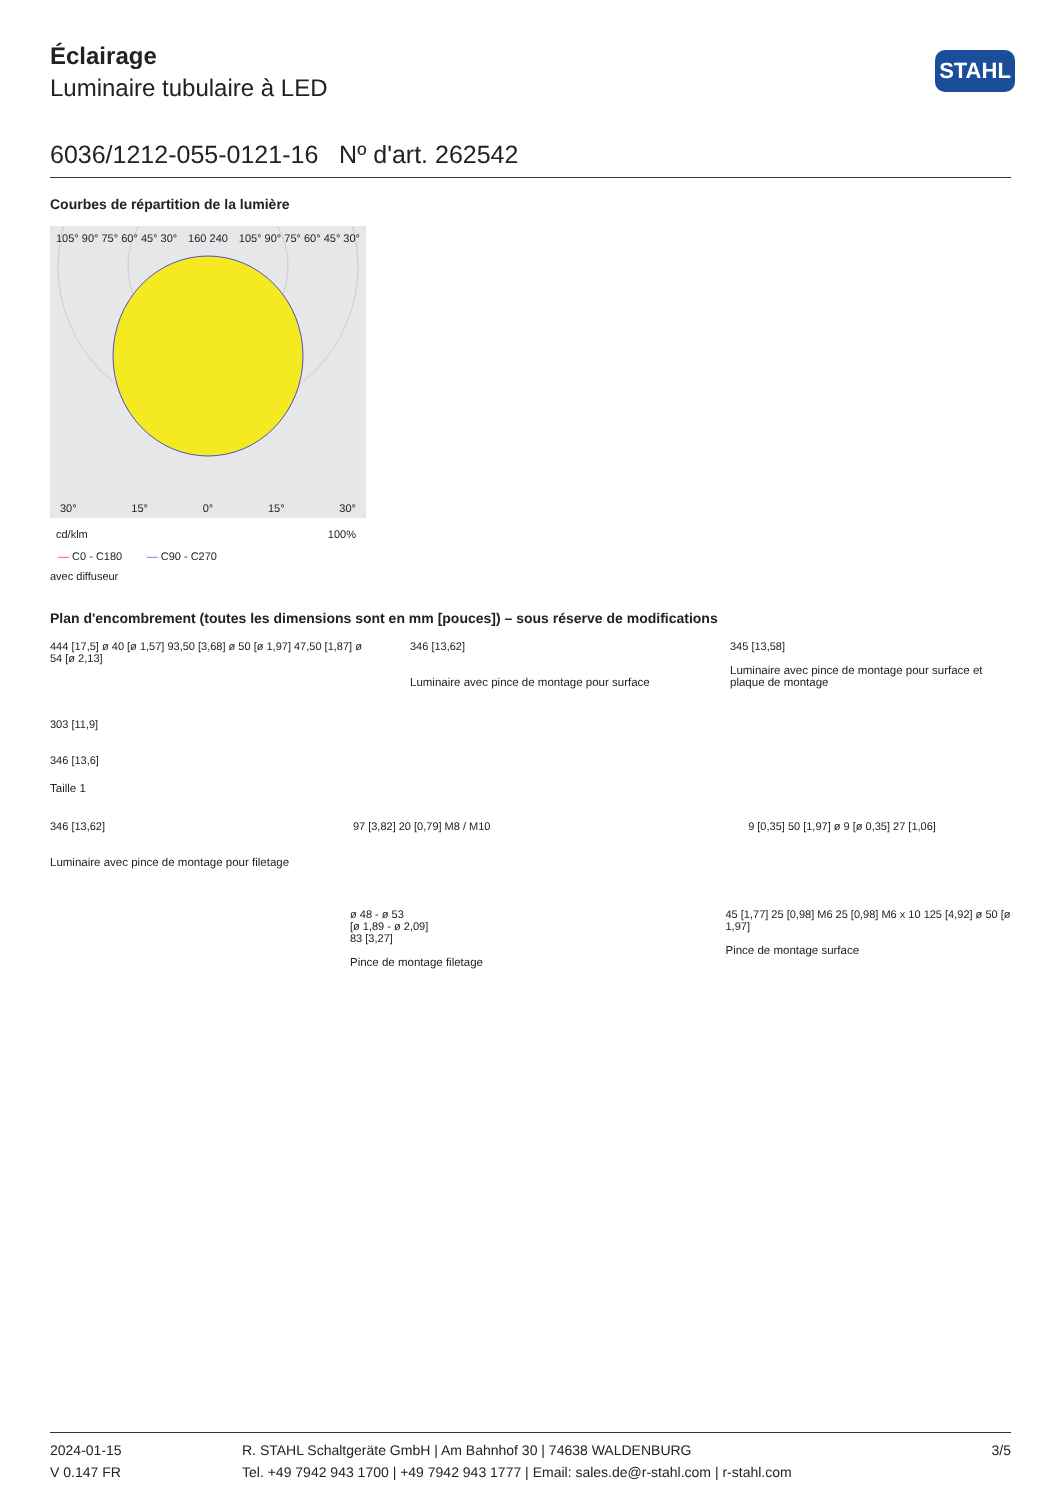STAHL
Éclairage
Luminaire tubulaire à LED
6036/1212-055-0121-16 Nº d'art. 262542
Courbes de répartition de la lumière
105° 90° 75° 60° 45° 30° 160 240 105° 90° 75° 60° 45° 30°
30° 15° 0° 15° 30°
cd/klm 100%
— C0 - C180 — C90 - C270
avec diffuseur
Plan d'encombrement (toutes les dimensions sont en mm [pouces]) – sous réserve de modifications
444 [17,5] ø 40 [ø 1,57] 93,50 [3,68] ø 50 [ø 1,97] 47,50 [1,87] ø 54 [ø 2,13]
346 [13,62]
Luminaire avec pince de montage pour surface
345 [13,58]
Luminaire avec pince de montage pour surface et plaque de montage
303 [11,9]
346 [13,6]
Taille 1
346 [13,62]
Luminaire avec pince de montage pour filetage
97 [3,82] 20 [0,79] M8 / M10 9 [0,35] 50 [1,97] ø 9 [ø 0,35] 27 [1,06]
ø 48 - ø 53
[ø 1,89 - ø 2,09]
83 [3,27]
Pince de montage filetage
45 [1,77] 25 [0,98] M6 25 [0,98] M6 x 10 125 [4,92] ø 50 [ø 1,97]
Pince de montage surface
2024-01-15
V 0.147 FR
R. STAHL Schaltgeräte GmbH | Am Bahnhof 30 | 74638 WALDENBURG
Tel. +49 7942 943 1700 | +49 7942 943 1777 | Email: sales.de@r-stahl.com | r-stahl.com
3/5